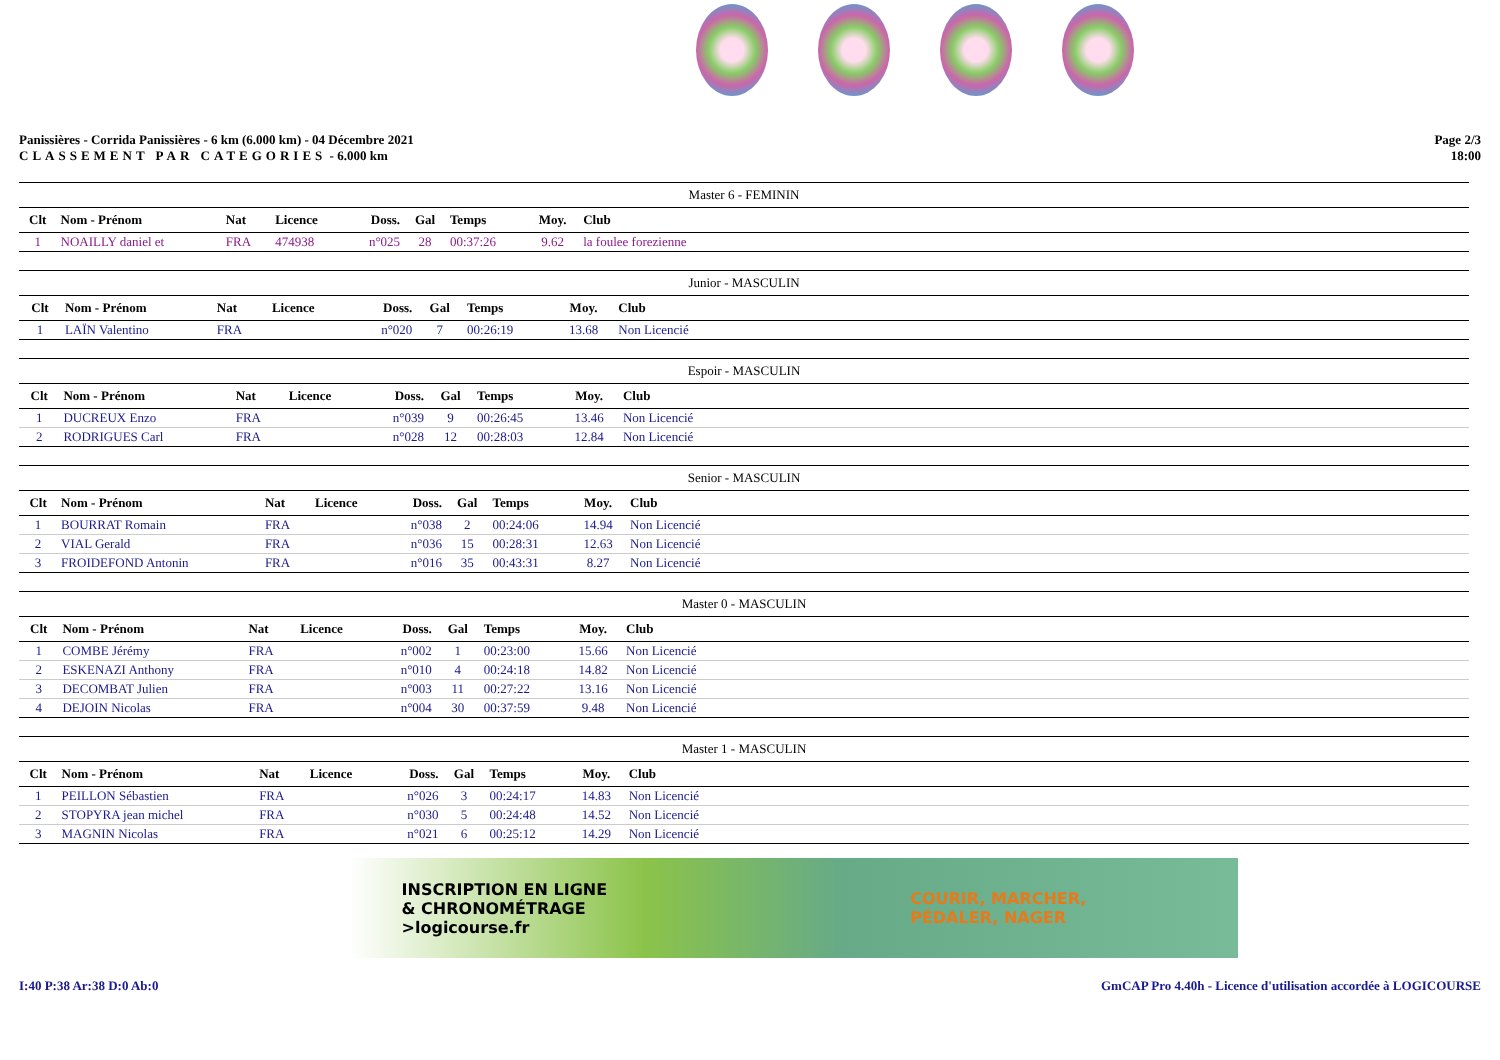Panissières - Corrida Panissières - 6 km (6.000 km) - 04 Décembre 2021
CLASSEMENT PAR CATEGORIES - 6.000 km
Page 2/3
18:00
| Master 6 - FEMININ | | | | | | | | | |
| --- | --- | --- | --- | --- | --- | --- | --- | --- | --- |
| Clt | Nom - Prénom | Nat | Licence | Doss. | Gal | Temps | Moy. | Club | |
| 1 | NOAILLY daniel et | FRA | 474938 | n°025 | 28 | 00:37:26 | 9.62 | la foulee forezienne | |
| Junior - MASCULIN | | | | | | | | | |
| --- | --- | --- | --- | --- | --- | --- | --- | --- | --- |
| Clt | Nom - Prénom | Nat | Licence | Doss. | Gal | Temps | Moy. | Club | |
| 1 | LAÏN Valentino | FRA | | n°020 | 7 | 00:26:19 | 13.68 | Non Licencié | |
| Espoir - MASCULIN | | | | | | | | | |
| --- | --- | --- | --- | --- | --- | --- | --- | --- | --- |
| Clt | Nom - Prénom | Nat | Licence | Doss. | Gal | Temps | Moy. | Club | |
| 1 | DUCREUX Enzo | FRA | | n°039 | 9 | 00:26:45 | 13.46 | Non Licencié | |
| 2 | RODRIGUES Carl | FRA | | n°028 | 12 | 00:28:03 | 12.84 | Non Licencié | |
| Senior - MASCULIN | | | | | | | | | |
| --- | --- | --- | --- | --- | --- | --- | --- | --- | --- |
| Clt | Nom - Prénom | Nat | Licence | Doss. | Gal | Temps | Moy. | Club | |
| 1 | BOURRAT Romain | FRA | | n°038 | 2 | 00:24:06 | 14.94 | Non Licencié | |
| 2 | VIAL Gerald | FRA | | n°036 | 15 | 00:28:31 | 12.63 | Non Licencié | |
| 3 | FROIDEFOND Antonin | FRA | | n°016 | 35 | 00:43:31 | 8.27 | Non Licencié | |
| Master 0 - MASCULIN | | | | | | | | | |
| --- | --- | --- | --- | --- | --- | --- | --- | --- | --- |
| Clt | Nom - Prénom | Nat | Licence | Doss. | Gal | Temps | Moy. | Club | |
| 1 | COMBE Jérémy | FRA | | n°002 | 1 | 00:23:00 | 15.66 | Non Licencié | |
| 2 | ESKENAZI Anthony | FRA | | n°010 | 4 | 00:24:18 | 14.82 | Non Licencié | |
| 3 | DECOMBAT Julien | FRA | | n°003 | 11 | 00:27:22 | 13.16 | Non Licencié | |
| 4 | DEJOIN Nicolas | FRA | | n°004 | 30 | 00:37:59 | 9.48 | Non Licencié | |
| Master 1 - MASCULIN | | | | | | | | | |
| --- | --- | --- | --- | --- | --- | --- | --- | --- | --- |
| Clt | Nom - Prénom | Nat | Licence | Doss. | Gal | Temps | Moy. | Club | |
| 1 | PEILLON Sébastien | FRA | | n°026 | 3 | 00:24:17 | 14.83 | Non Licencié | |
| 2 | STOPYRA jean michel | FRA | | n°030 | 5 | 00:24:48 | 14.52 | Non Licencié | |
| 3 | MAGNIN Nicolas | FRA | | n°021 | 6 | 00:25:12 | 14.29 | Non Licencié | |
INSCRIPTION EN LIGNE
& CHRONOMÉTRAGE
>logicourse.fr
COURIR, MARCHER,
PÉDALER, NAGER
I:40 P:38 Ar:38 D:0 Ab:0 GmCAP Pro 4.40h - Licence d'utilisation accordée à LOGICOURSE